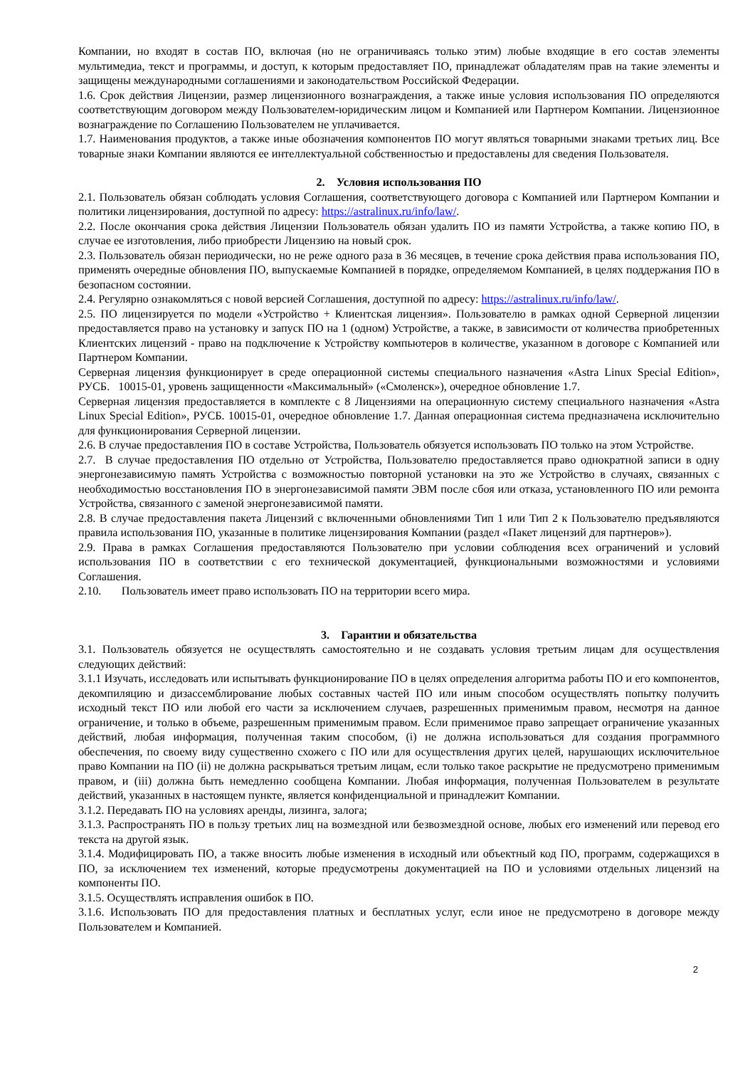Компании, но входят в состав ПО, включая (но не ограничиваясь только этим) любые входящие в его состав элементы мультимедиа, текст и программы, и доступ, к которым предоставляет ПО, принадлежат обладателям прав на такие элементы и защищены международными соглашениями и законодательством Российской Федерации.
1.6. Срок действия Лицензии, размер лицензионного вознаграждения, а также иные условия использования ПО определяются соответствующим договором между Пользователем-юридическим лицом и Компанией или Партнером Компании. Лицензионное вознаграждение по Соглашению Пользователем не уплачивается.
1.7. Наименования продуктов, а также иные обозначения компонентов ПО могут являться товарными знаками третьих лиц. Все товарные знаки Компании являются ее интеллектуальной собственностью и предоставлены для сведения Пользователя.
2. Условия использования ПО
2.1. Пользователь обязан соблюдать условия Соглашения, соответствующего договора с Компанией или Партнером Компании и политики лицензирования, доступной по адресу: https://astralinux.ru/info/law/.
2.2. После окончания срока действия Лицензии Пользователь обязан удалить ПО из памяти Устройства, а также копию ПО, в случае ее изготовления, либо приобрести Лицензию на новый срок.
2.3. Пользователь обязан периодически, но не реже одного раза в 36 месяцев, в течение срока действия права использования ПО, применять очередные обновления ПО, выпускаемые Компанией в порядке, определяемом Компанией, в целях поддержания ПО в безопасном состоянии.
2.4. Регулярно ознакомляться с новой версией Соглашения, доступной по адресу: https://astralinux.ru/info/law/.
2.5. ПО лицензируется по модели «Устройство + Клиентская лицензия». Пользователю в рамках одной Серверной лицензии предоставляется право на установку и запуск ПО на 1 (одном) Устройстве, а также, в зависимости от количества приобретенных Клиентских лицензий - право на подключение к Устройству компьютеров в количестве, указанном в договоре с Компанией или Партнером Компании.
Серверная лицензия функционирует в среде операционной системы специального назначения «Astra Linux Special Edition», РУСБ. 10015-01, уровень защищенности «Максимальный» («Смоленск»), очередное обновление 1.7.
Серверная лицензия предоставляется в комплекте с 8 Лицензиями на операционную систему специального назначения «Astra Linux Special Edition», РУСБ. 10015-01, очередное обновление 1.7. Данная операционная система предназначена исключительно для функционирования Серверной лицензии.
2.6. В случае предоставления ПО в составе Устройства, Пользователь обязуется использовать ПО только на этом Устройстве.
2.7. В случае предоставления ПО отдельно от Устройства, Пользователю предоставляется право однократной записи в одну энергонезависимую память Устройства с возможностью повторной установки на это же Устройство в случаях, связанных с необходимостью восстановления ПО в энергонезависимой памяти ЭВМ после сбоя или отказа, установленного ПО или ремонта Устройства, связанного с заменой энергонезависимой памяти.
2.8. В случае предоставления пакета Лицензий с включенными обновлениями Тип 1 или Тип 2 к Пользователю предъявляются правила использования ПО, указанные в политике лицензирования Компании (раздел «Пакет лицензий для партнеров»).
2.9. Права в рамках Соглашения предоставляются Пользователю при условии соблюдения всех ограничений и условий использования ПО в соответствии с его технической документацией, функциональными возможностями и условиями Соглашения.
2.10. Пользователь имеет право использовать ПО на территории всего мира.
3. Гарантии и обязательства
3.1. Пользователь обязуется не осуществлять самостоятельно и не создавать условия третьим лицам для осуществления следующих действий:
3.1.1 Изучать, исследовать или испытывать функционирование ПО в целях определения алгоритма работы ПО и его компонентов, декомпиляцию и дизассемблирование любых составных частей ПО или иным способом осуществлять попытку получить исходный текст ПО или любой его части за исключением случаев, разрешенных применимым правом, несмотря на данное ограничение, и только в объеме, разрешенным применимым правом. Если применимое право запрещает ограничение указанных действий, любая информация, полученная таким способом, (i) не должна использоваться для создания программного обеспечения, по своему виду существенно схожего с ПО или для осуществления других целей, нарушающих исключительное право Компании на ПО (ii) не должна раскрываться третьим лицам, если только такое раскрытие не предусмотрено применимым правом, и (iii) должна быть немедленно сообщена Компании. Любая информация, полученная Пользователем в результате действий, указанных в настоящем пункте, является конфиденциальной и принадлежит Компании.
3.1.2. Передавать ПО на условиях аренды, лизинга, залога;
3.1.3. Распространять ПО в пользу третьих лиц на возмездной или безвозмездной основе, любых его изменений или перевод его текста на другой язык.
3.1.4. Модифицировать ПО, а также вносить любые изменения в исходный или объектный код ПО, программ, содержащихся в ПО, за исключением тех изменений, которые предусмотрены документацией на ПО и условиями отдельных лицензий на компоненты ПО.
3.1.5. Осуществлять исправления ошибок в ПО.
3.1.6. Использовать ПО для предоставления платных и бесплатных услуг, если иное не предусмотрено в договоре между Пользователем и Компанией.
2